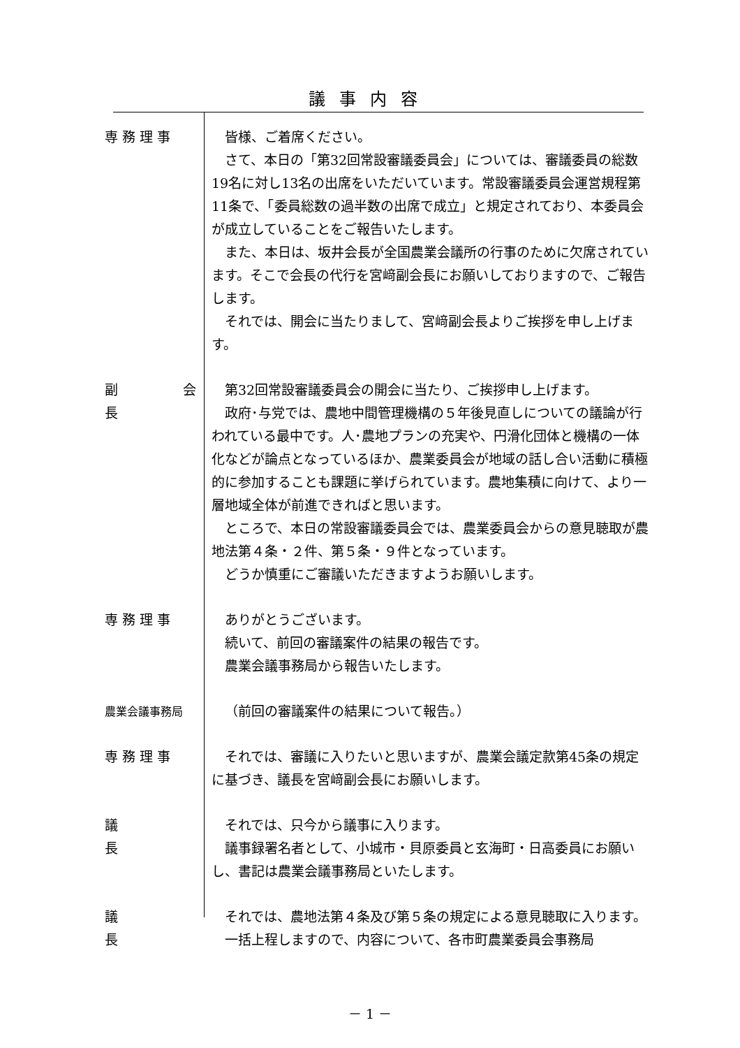議事内容
専 務 理 事 皆様、ご着席ください。
さて、本日の「第32回常設審議委員会」については、審議委員の総数19名に対し13名の出席をいただいています。常設審議委員会運営規程第11条で、「委員総数の過半数の出席で成立」と規定されており、本委員会が成立していることをご報告いたします。
また、本日は、坂井会長が全国農業会議所の行事のために欠席されています。そこで会長の代行を宮﨑副会長にお願いしておりますので、ご報告します。
それでは、開会に当たりまして、宮﨑副会長よりご挨拶を申し上げます。
副　　会　　長
第32回常設審議委員会の開会に当たり、ご挨拶申し上げます。
政府･与党では、農地中間管理機構の５年後見直しについての議論が行われている最中です。人･農地プランの充実や、円滑化団体と機構の一体化などが論点となっているほか、農業委員会が地域の話し合い活動に積極的に参加することも課題に挙げられています。農地集積に向けて、より一層地域全体が前進できればと思います。
ところで、本日の常設審議委員会では、農業委員会からの意見聴取が農地法第４条・２件、第５条・９件となっています。
どうか慎重にご審議いただきますようお願いします。
専 務 理 事 ありがとうございます。
続いて、前回の審議案件の結果の報告です。
農業会議事務局から報告いたします。
農業会議事務局
（前回の審議案件の結果について報告。）
専 務 理 事 それでは、審議に入りたいと思いますが、農業会議定款第45条の規定に基づき、議長を宮﨑副会長にお願いします。
議　　　　　長
それでは、只今から議事に入ります。
議事録署名者として、小城市・貝原委員と玄海町・日高委員にお願いし、書記は農業会議事務局といたします。
議　　　　　長
それでは、農地法第４条及び第５条の規定による意見聴取に入ります。
一括上程しますので、内容について、各市町農業委員会事務局
－ 1 －